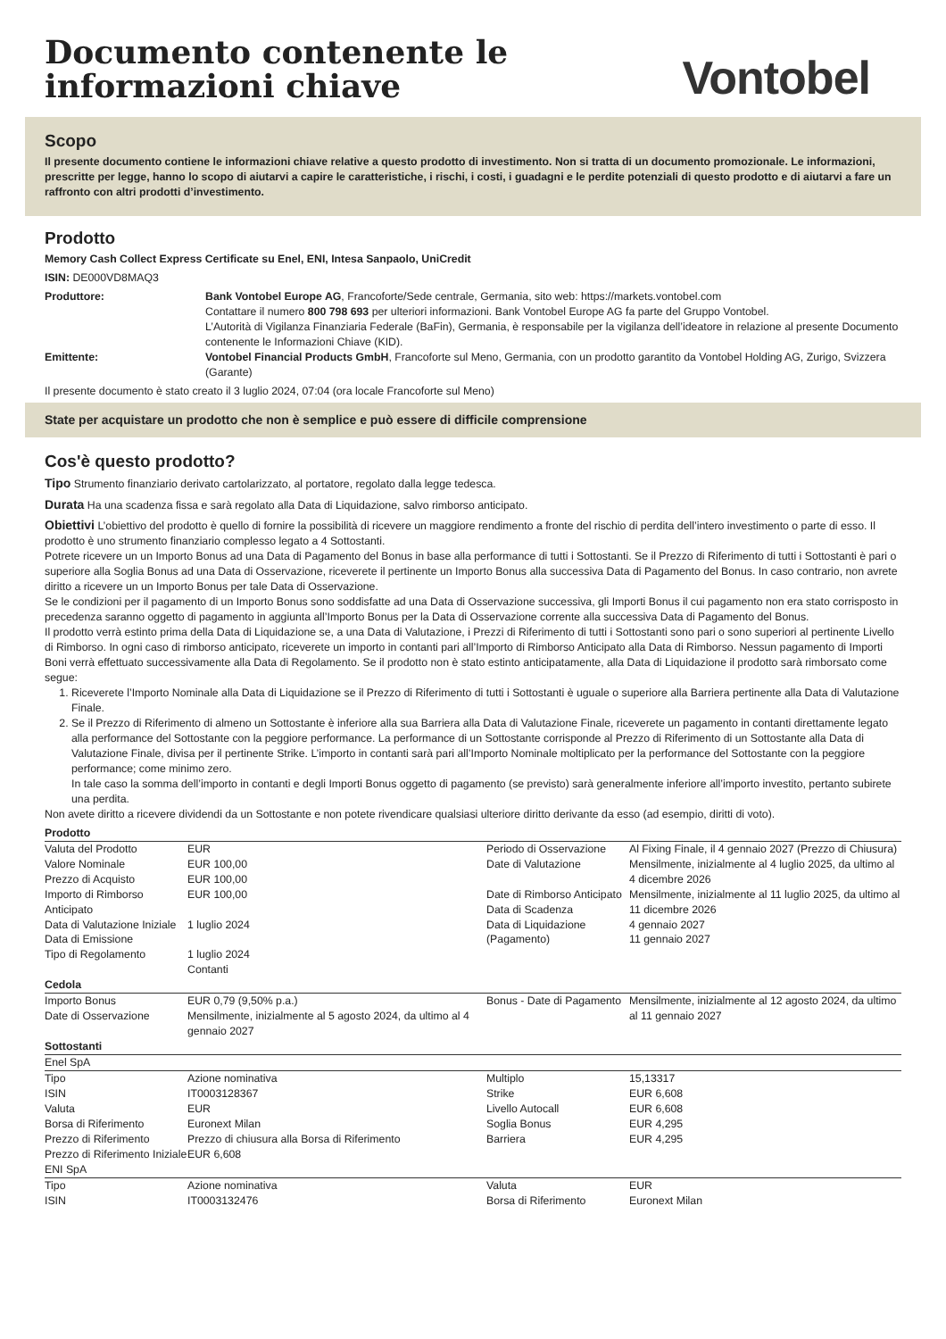Documento contenente le
informazioni chiave
Vontobel
Scopo
Il presente documento contiene le informazioni chiave relative a questo prodotto di investimento. Non si tratta di un documento promozionale. Le informazioni, prescritte per legge, hanno lo scopo di aiutarvi a capire le caratteristiche, i rischi, i costi, i guadagni e le perdite potenziali di questo prodotto e di aiutarvi a fare un raffronto con altri prodotti d’investimento.
Prodotto
Memory Cash Collect Express Certificate su Enel, ENI, Intesa Sanpaolo, UniCredit
ISIN: DE000VD8MAQ3
Produttore: Bank Vontobel Europe AG, Francoforte/Sede centrale, Germania, sito web: https://markets.vontobel.com
Contattare il numero 800 798 693 per ulteriori informazioni. Bank Vontobel Europe AG fa parte del Gruppo Vontobel.
L’Autorità di Vigilanza Finanziaria Federale (BaFin), Germania, è responsabile per la vigilanza dell’ideatore in relazione al presente Documento contenente le Informazioni Chiave (KID).
Emittente: Vontobel Financial Products GmbH, Francoforte sul Meno, Germania, con un prodotto garantito da Vontobel Holding AG, Zurigo, Svizzera (Garante)
Il presente documento è stato creato il 3 luglio 2024, 07:04 (ora locale Francoforte sul Meno)
State per acquistare un prodotto che non è semplice e può essere di difficile comprensione
Cos'è questo prodotto?
Tipo Strumento finanziario derivato cartolarizzato, al portatore, regolato dalla legge tedesca.
Durata Ha una scadenza fissa e sarà regolato alla Data di Liquidazione, salvo rimborso anticipato.
Obiettivi L’obiettivo del prodotto è quello di fornire la possibilità di ricevere un maggiore rendimento a fronte del rischio di perdita dell’intero investimento o parte di esso. Il prodotto è uno strumento finanziario complesso legato a 4 Sottostanti.
Potrete ricevere un un Importo Bonus ad una Data di Pagamento del Bonus in base alla performance di tutti i Sottostanti. Se il Prezzo di Riferimento di tutti i Sottostanti è pari o superiore alla Soglia Bonus ad una Data di Osservazione, riceverete il pertinente un Importo Bonus alla successiva Data di Pagamento del Bonus. In caso contrario, non avrete diritto a ricevere un un Importo Bonus per tale Data di Osservazione.
Se le condizioni per il pagamento di un Importo Bonus sono soddisfatte ad una Data di Osservazione successiva, gli Importi Bonus il cui pagamento non era stato corrisposto in precedenza saranno oggetto di pagamento in aggiunta all’Importo Bonus per la Data di Osservazione corrente alla successiva Data di Pagamento del Bonus.
Il prodotto verrà estinto prima della Data di Liquidazione se, a una Data di Valutazione, i Prezzi di Riferimento di tutti i Sottostanti sono pari o sono superiori al pertinente Livello di Rimborso. In ogni caso di rimborso anticipato, riceverete un importo in contanti pari all’Importo di Rimborso Anticipato alla Data di Rimborso. Nessun pagamento di Importi Boni verrà effettuato successivamente alla Data di Regolamento. Se il prodotto non è stato estinto anticipatamente, alla Data di Liquidazione il prodotto sarà rimborsato come segue:
1. Riceverete l’Importo Nominale alla Data di Liquidazione se il Prezzo di Riferimento di tutti i Sottostanti è uguale o superiore alla Barriera pertinente alla Data di Valutazione Finale.
2. Se il Prezzo di Riferimento di almeno un Sottostante è inferiore alla sua Barriera alla Data di Valutazione Finale, riceverete un pagamento in contanti direttamente legato alla performance del Sottostante con la peggiore performance. La performance di un Sottostante corrisponde al Prezzo di Riferimento di un Sottostante alla Data di Valutazione Finale, divisa per il pertinente Strike. L’importo in contanti sarà pari all’Importo Nominale moltiplicato per la performance del Sottostante con la peggiore performance; come minimo zero.
In tale caso la somma dell’importo in contanti e degli Importi Bonus oggetto di pagamento (se previsto) sarà generalmente inferiore all’importo investito, pertanto subirete una perdita.
Non avete diritto a ricevere dividendi da un Sottostante e non potete rivendicare qualsiasi ulteriore diritto derivante da esso (ad esempio, diritti di voto).
| Prodotto | | | |
| Valuta del Prodotto Valore Nominale Prezzo di Acquisto Importo di Rimborso Anticipato Data di Valutazione Iniziale Data di Emissione Tipo di Regolamento | EUR EUR 100,00 EUR 100,00 EUR 100,00 1 luglio 2024 1 luglio 2024 Contanti | Periodo di Osservazione Date di Valutazione Date di Rimborso Anticipato Data di Scadenza Data di Liquidazione (Pagamento) | Al Fixing Finale, il 4 gennaio 2027 (Prezzo di Chiusura) Mensilmente, inizialmente al 4 luglio 2025, da ultimo al 4 dicembre 2026 Mensilmente, inizialmente al 11 luglio 2025, da ultimo al 11 dicembre 2026 4 gennaio 2027 11 gennaio 2027 |
| Cedola | | | |
| Importo Bonus Date di Osservazione | EUR 0,79 (9,50% p.a.) Mensilmente, inizialmente al 5 agosto 2024, da ultimo al 4 gennaio 2027 | Bonus - Date di Pagamento | Mensilmente, inizialmente al 12 agosto 2024, da ultimo al 11 gennaio 2027 |
| Sottostanti | | | |
| Enel SpA | | | |
| Tipo | Azione nominativa | Multiplo | 15,13317 |
| ISIN | IT0003128367 | Strike | EUR 6,608 |
| Valuta | EUR | Livello Autocall | EUR 6,608 |
| Borsa di Riferimento | Euronext Milan | Soglia Bonus | EUR 4,295 |
| Prezzo di Riferimento | Prezzo di chiusura alla Borsa di Riferimento | Barriera | EUR 4,295 |
| Prezzo di Riferimento Iniziale | EUR 6,608 | | |
| ENI SpA | | | |
| Tipo | Azione nominativa | Valuta | EUR |
| ISIN | IT0003132476 | Borsa di Riferimento | Euronext Milan |